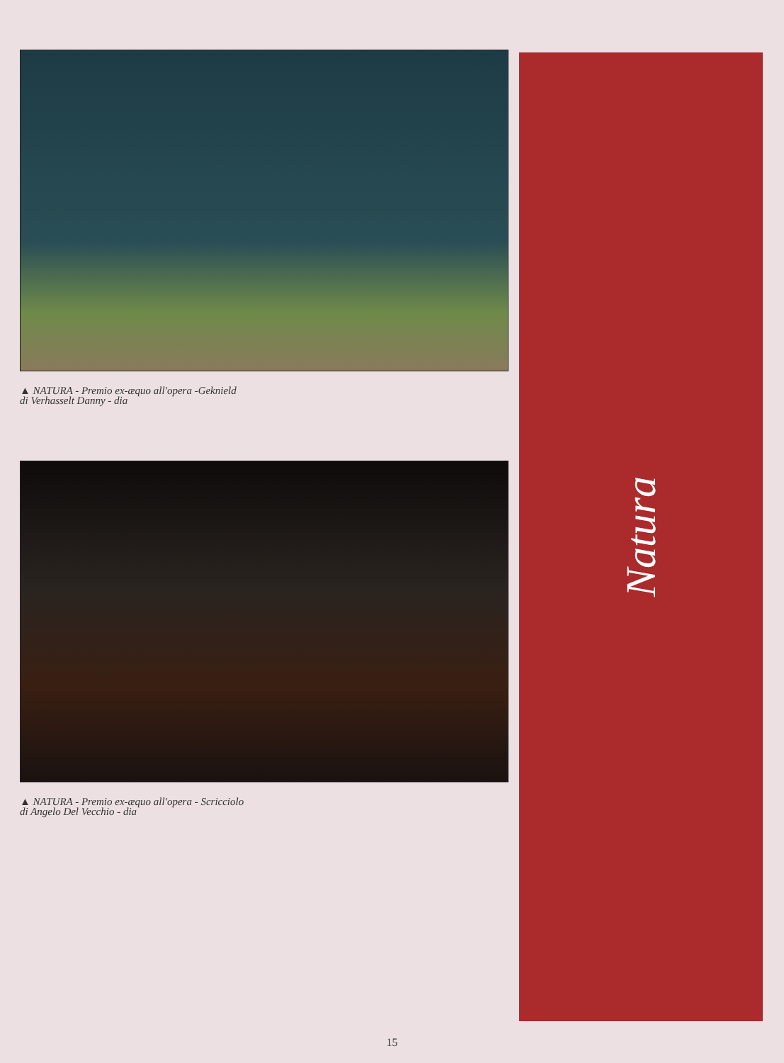▲ NATURA - Premio ex-æquo all'opera -Geknield
di Verhasselt Danny - dia
▲ NATURA - Premio ex-æquo all'opera - Scricciolo
di Angelo Del Vecchio - dia
Natura
15